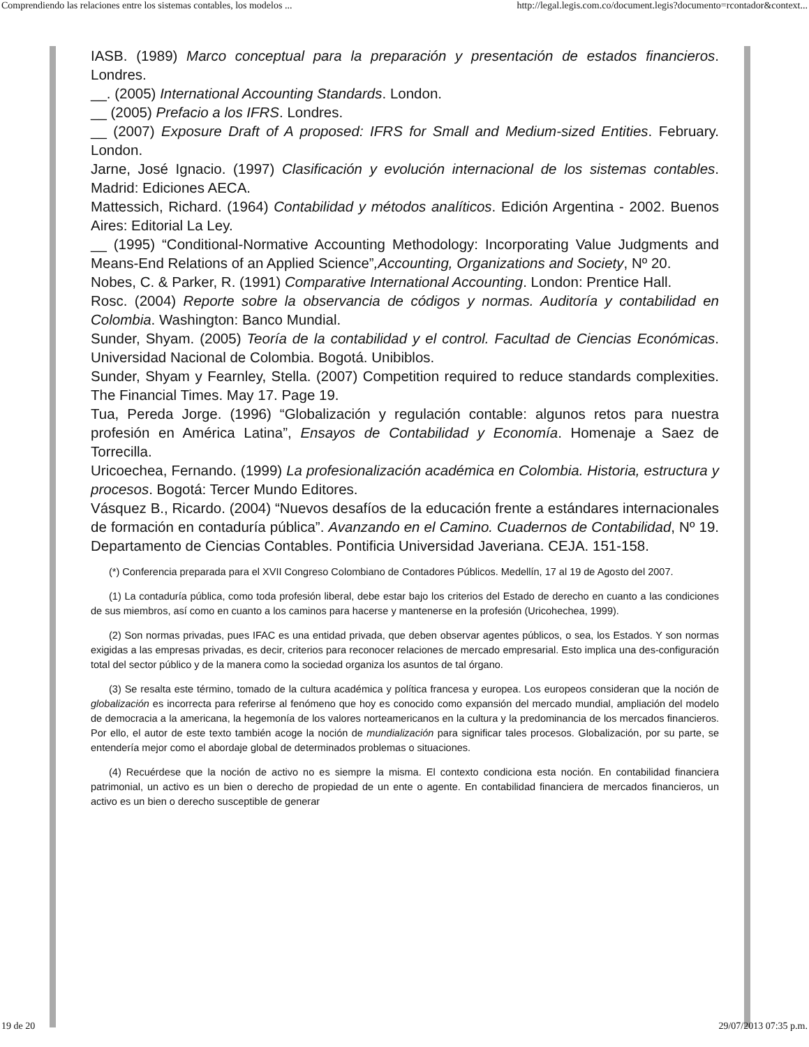Comprendiendo las relaciones entre los sistemas contables, los modelos ... http://legal.legis.com.co/document.legis?documento=rcontador&context...
IASB. (1989) Marco conceptual para la preparación y presentación de estados financieros. Londres.
__. (2005) International Accounting Standards. London.
__ (2005) Prefacio a los IFRS. Londres.
__ (2007) Exposure Draft of A proposed: IFRS for Small and Medium-sized Entities. February. London.
Jarne, José Ignacio. (1997) Clasificación y evolución internacional de los sistemas contables. Madrid: Ediciones AECA.
Mattessich, Richard. (1964) Contabilidad y métodos analíticos. Edición Argentina - 2002. Buenos Aires: Editorial La Ley.
__ (1995) “Conditional-Normative Accounting Methodology: Incorporating Value Judgments and Means-End Relations of an Applied Science”,Accounting, Organizations and Society, Nº 20.
Nobes, C. & Parker, R. (1991) Comparative International Accounting. London: Prentice Hall.
Rosc. (2004) Reporte sobre la observancia de códigos y normas. Auditoría y contabilidad en Colombia. Washington: Banco Mundial.
Sunder, Shyam. (2005) Teoría de la contabilidad y el control. Facultad de Ciencias Económicas. Universidad Nacional de Colombia. Bogotá. Unibiblos.
Sunder, Shyam y Fearnley, Stella. (2007) Competition required to reduce standards complexities. The Financial Times. May 17. Page 19.
Tua, Pereda Jorge. (1996) “Globalización y regulación contable: algunos retos para nuestra profesión en América Latina”, Ensayos de Contabilidad y Economía. Homenaje a Saez de Torrecilla.
Uricoechea, Fernando. (1999) La profesionalización académica en Colombia. Historia, estructura y procesos. Bogotá: Tercer Mundo Editores.
Vásquez B., Ricardo. (2004) “Nuevos desafíos de la educación frente a estándares internacionales de formación en contaduría pública”. Avanzando en el Camino. Cuadernos de Contabilidad, Nº 19. Departamento de Ciencias Contables. Pontificia Universidad Javeriana. CEJA. 151-158.
(*) Conferencia preparada para el XVII Congreso Colombiano de Contadores Públicos. Medellín, 17 al 19 de Agosto del 2007.
(1) La contaduría pública, como toda profesión liberal, debe estar bajo los criterios del Estado de derecho en cuanto a las condiciones de sus miembros, así como en cuanto a los caminos para hacerse y mantenerse en la profesión (Uricohechea, 1999).
(2) Son normas privadas, pues IFAC es una entidad privada, que deben observar agentes públicos, o sea, los Estados. Y son normas exigidas a las empresas privadas, es decir, criterios para reconocer relaciones de mercado empresarial. Esto implica una des-configuración total del sector público y de la manera como la sociedad organiza los asuntos de tal órgano.
(3) Se resalta este término, tomado de la cultura académica y política francesa y europea. Los europeos consideran que la noción de globalización es incorrecta para referirse al fenómeno que hoy es conocido como expansión del mercado mundial, ampliación del modelo de democracia a la americana, la hegemonía de los valores norteamericanos en la cultura y la predominancia de los mercados financieros. Por ello, el autor de este texto también acoge la noción de mundialización para significar tales procesos. Globalización, por su parte, se entendería mejor como el abordaje global de determinados problemas o situaciones.
(4) Recuérdese que la noción de activo no es siempre la misma. El contexto condiciona esta noción. En contabilidad financiera patrimonial, un activo es un bien o derecho de propiedad de un ente o agente. En contabilidad financiera de mercados financieros, un activo es un bien o derecho susceptible de generar
19 de 20 29/07/2013 07:35 p.m.